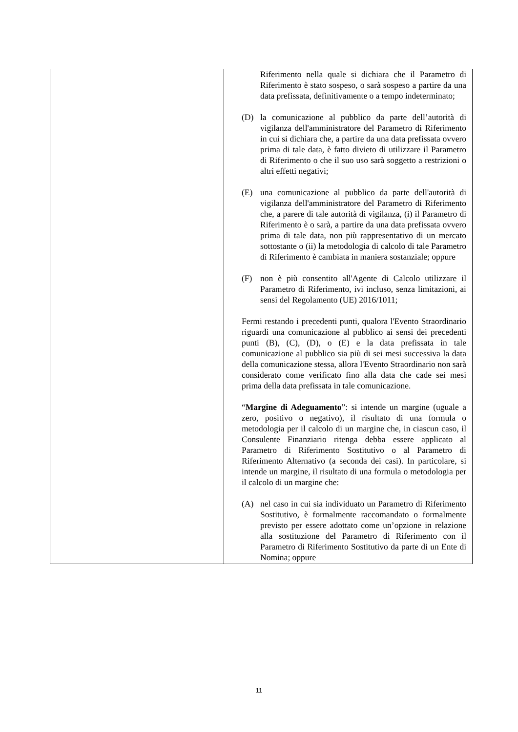| | Riferimento nella quale si dichiara che il Parametro di Riferimento è stato sospeso, o sarà sospeso a partire da una data prefissata, definitivamente o a tempo indeterminato; (D) la comunicazione al pubblico da parte dell’autorità di vigilanza dell'amministratore del Parametro di Riferimento in cui si dichiara che, a partire da una data prefissata ovvero prima di tale data, è fatto divieto di utilizzare il Parametro di Riferimento o che il suo uso sarà soggetto a restrizioni o altri effetti negativi; (E) una comunicazione al pubblico da parte dell'autorità di vigilanza dell'amministratore del Parametro di Riferimento che, a parere di tale autorità di vigilanza, (i) il Parametro di Riferimento è o sarà, a partire da una data prefissata ovvero prima di tale data, non più rappresentativo di un mercato sottostante o (ii) la metodologia di calcolo di tale Parametro di Riferimento è cambiata in maniera sostanziale; oppure (F) non è più consentito all'Agente di Calcolo utilizzare il Parametro di Riferimento, ivi incluso, senza limitazioni, ai sensi del Regolamento (UE) 2016/1011; Fermi restando i precedenti punti, qualora l'Evento Straordinario riguardi una comunicazione al pubblico ai sensi dei precedenti punti (B), (C), (D), o (E) e la data prefissata in tale comunicazione al pubblico sia più di sei mesi successiva la data della comunicazione stessa, allora l'Evento Straordinario non sarà considerato come verificato fino alla data che cade sei mesi prima della data prefissata in tale comunicazione. “ Margine di Adeguamento ”: si intende un margine (uguale a zero, positivo o negativo), il risultato di una formula o metodologia per il calcolo di un margine che, in ciascun caso, il Consulente Finanziario ritenga debba essere applicato al Parametro di Riferimento Sostitutivo o al Parametro di Riferimento Alternativo (a seconda dei casi). In particolare, si intende un margine, il risultato di una formula o metodologia per il calcolo di un margine che: (A) nel caso in cui sia individuato un Parametro di Riferimento Sostitutivo, è formalmente raccomandato o formalmente previsto per essere adottato come un’opzione in relazione alla sostituzione del Parametro di Riferimento con il Parametro di Riferimento Sostitutivo da parte di un Ente di Nomina; oppure |
11